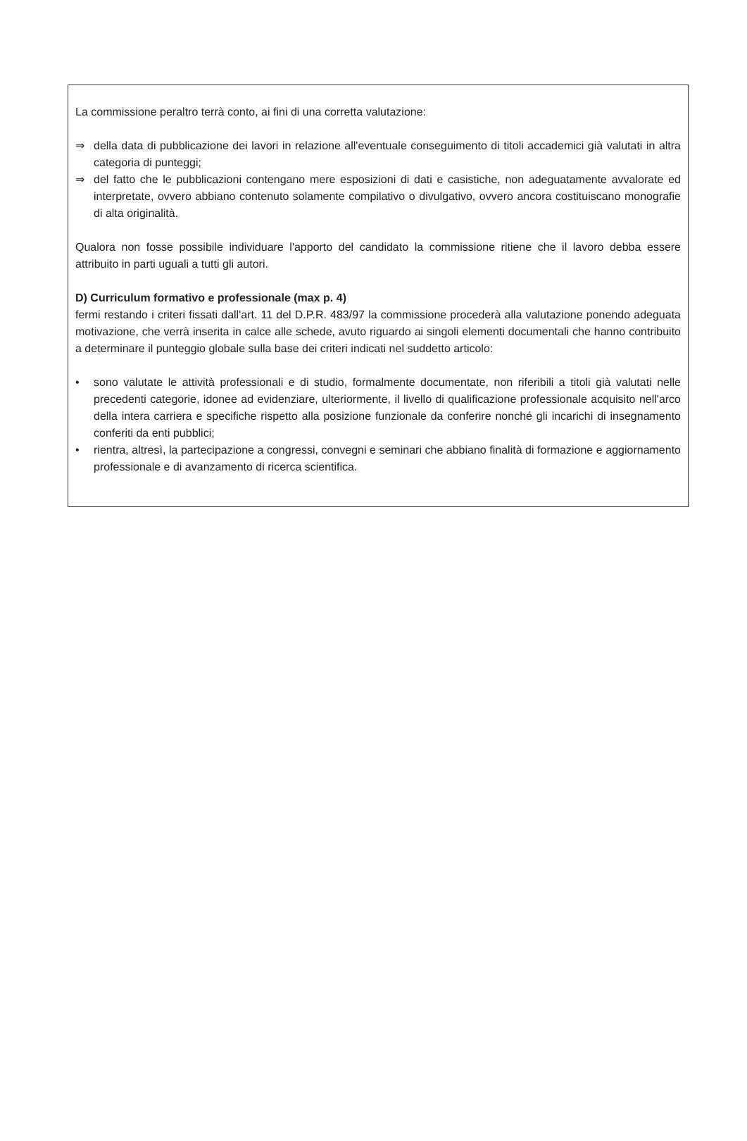La commissione peraltro terrà conto, ai fini di una corretta valutazione:
⇒ della data di pubblicazione dei lavori in relazione all'eventuale conseguimento di titoli accademici già valutati in altra categoria di punteggi;
⇒ del fatto che le pubblicazioni contengano mere esposizioni di dati e casistiche, non adeguatamente avvalorate ed interpretate, ovvero abbiano contenuto solamente compilativo o divulgativo, ovvero ancora costituiscano monografie di alta originalità.
Qualora non fosse possibile individuare l'apporto del candidato la commissione ritiene che il lavoro debba essere attribuito in parti uguali a tutti gli autori.
D) Curriculum formativo e professionale (max p. 4)
fermi restando i criteri fissati dall'art. 11 del D.P.R. 483/97 la commissione procederà alla valutazione ponendo adeguata motivazione, che verrà inserita in calce alle schede, avuto riguardo ai singoli elementi documentali che hanno contribuito a determinare il punteggio globale sulla base dei criteri indicati nel suddetto articolo:
• sono valutate le attività professionali e di studio, formalmente documentate, non riferibili a titoli già valutati nelle precedenti categorie, idonee ad evidenziare, ulteriormente, il livello di qualificazione professionale acquisito nell'arco della intera carriera e specifiche rispetto alla posizione funzionale da conferire nonché gli incarichi di insegnamento conferiti da enti pubblici;
• rientra, altresì, la partecipazione a congressi, convegni e seminari che abbiano finalità di formazione e aggiornamento professionale e di avanzamento di ricerca scientifica.